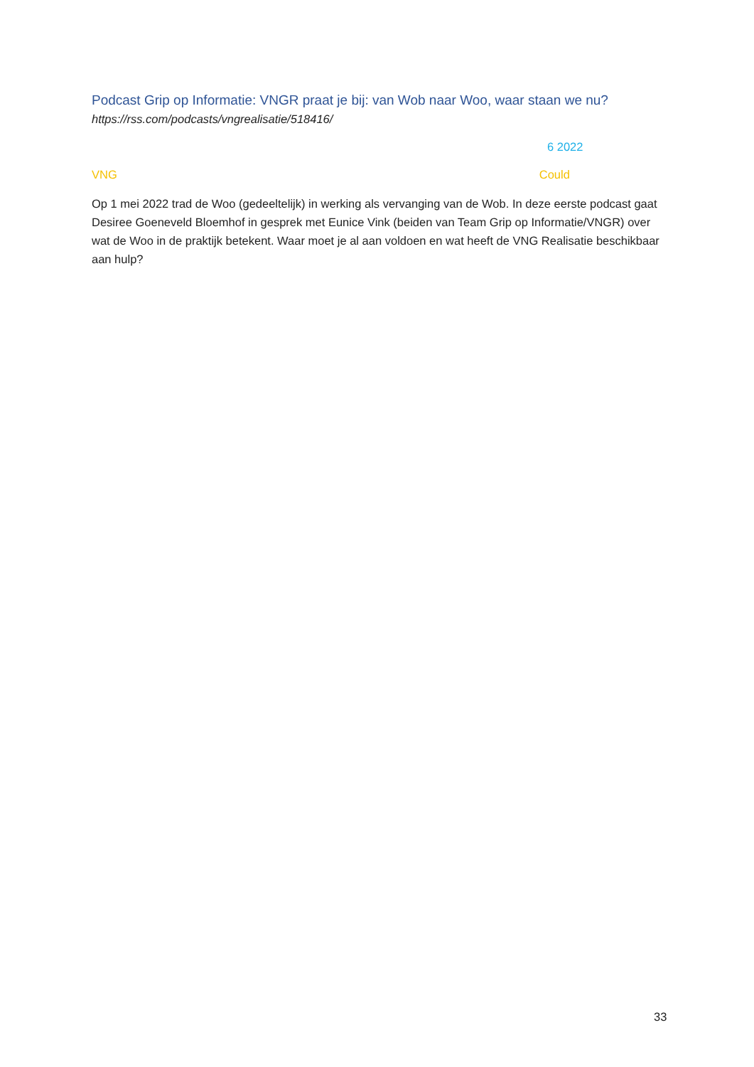Podcast Grip op Informatie: VNGR praat je bij: van Wob naar Woo, waar staan we nu?
https://rss.com/podcasts/vngrealisatie/518416/
6 2022
VNG Could
Op 1 mei 2022 trad de Woo (gedeeltelijk) in werking als vervanging van de Wob. In deze eerste podcast gaat Desiree Goeneveld Bloemhof in gesprek met Eunice Vink (beiden van Team Grip op Informatie/VNGR) over wat de Woo in de praktijk betekent. Waar moet je al aan voldoen en wat heeft de VNG Realisatie beschikbaar aan hulp?
33